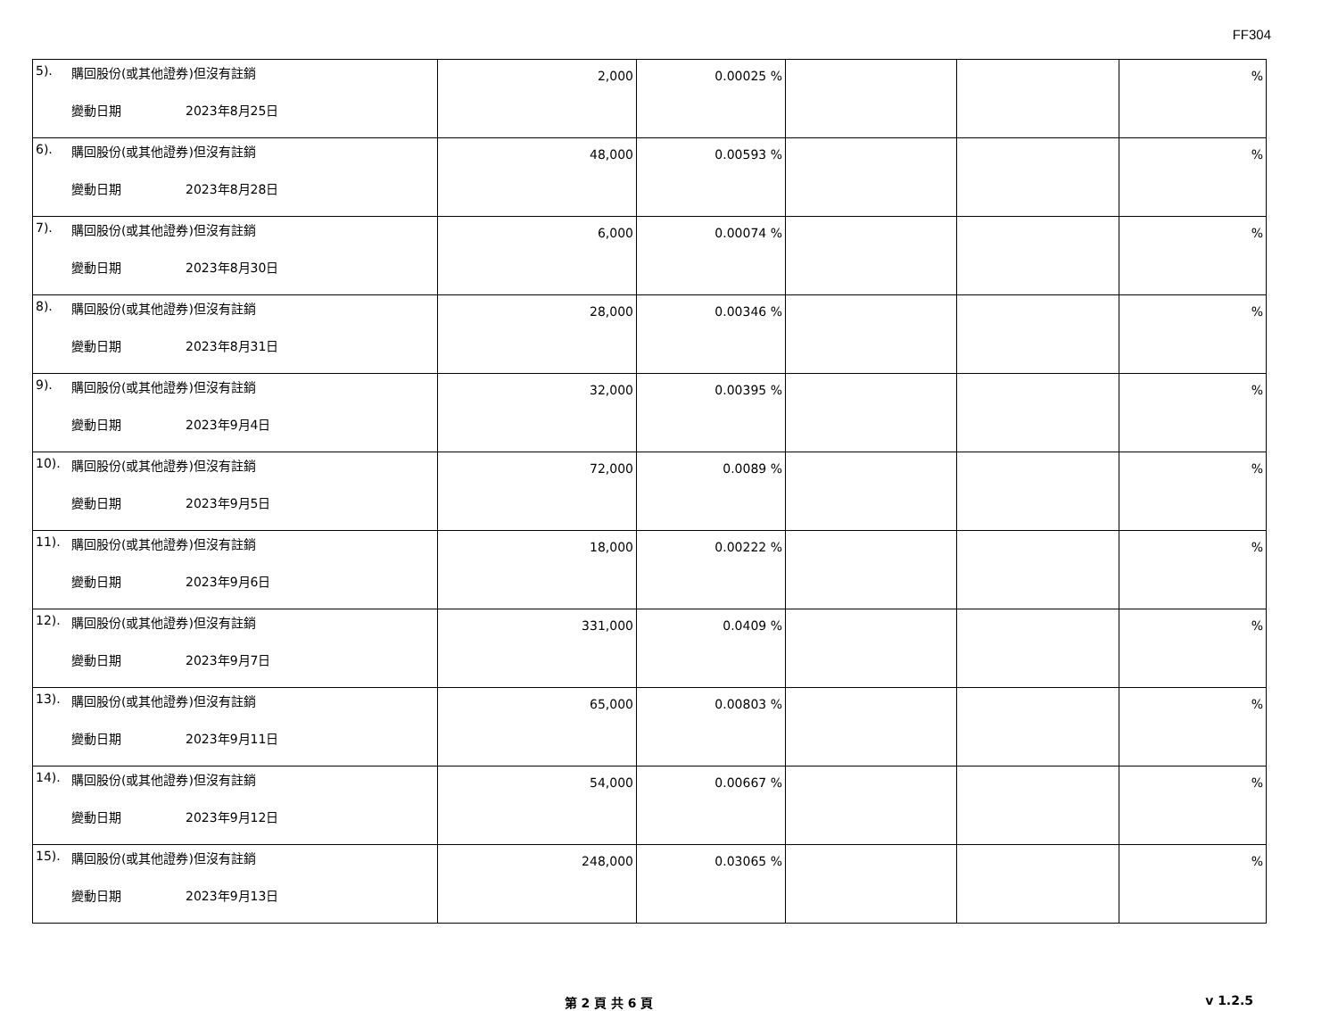FF304
| 5). 購回股份(或其他證券)但沒有註銷 變動日期 2023年8月25日 | 2,000 | 0.00025 % | | | % |
| 6). 購回股份(或其他證券)但沒有註銷 變動日期 2023年8月28日 | 48,000 | 0.00593 % | | | % |
| 7). 購回股份(或其他證券)但沒有註銷 變動日期 2023年8月30日 | 6,000 | 0.00074 % | | | % |
| 8). 購回股份(或其他證券)但沒有註銷 變動日期 2023年8月31日 | 28,000 | 0.00346 % | | | % |
| 9). 購回股份(或其他證券)但沒有註銷 變動日期 2023年9月4日 | 32,000 | 0.00395 % | | | % |
| 10). 購回股份(或其他證券)但沒有註銷 變動日期 2023年9月5日 | 72,000 | 0.0089 % | | | % |
| 11). 購回股份(或其他證券)但沒有註銷 變動日期 2023年9月6日 | 18,000 | 0.00222 % | | | % |
| 12). 購回股份(或其他證券)但沒有註銷 變動日期 2023年9月7日 | 331,000 | 0.0409 % | | | % |
| 13). 購回股份(或其他證券)但沒有註銷 變動日期 2023年9月11日 | 65,000 | 0.00803 % | | | % |
| 14). 購回股份(或其他證券)但沒有註銷 變動日期 2023年9月12日 | 54,000 | 0.00667 % | | | % |
| 15). 購回股份(或其他證券)但沒有註銷 變動日期 2023年9月13日 | 248,000 | 0.03065 % | | | % |
第 2 頁 共 6 頁 v 1.2.5